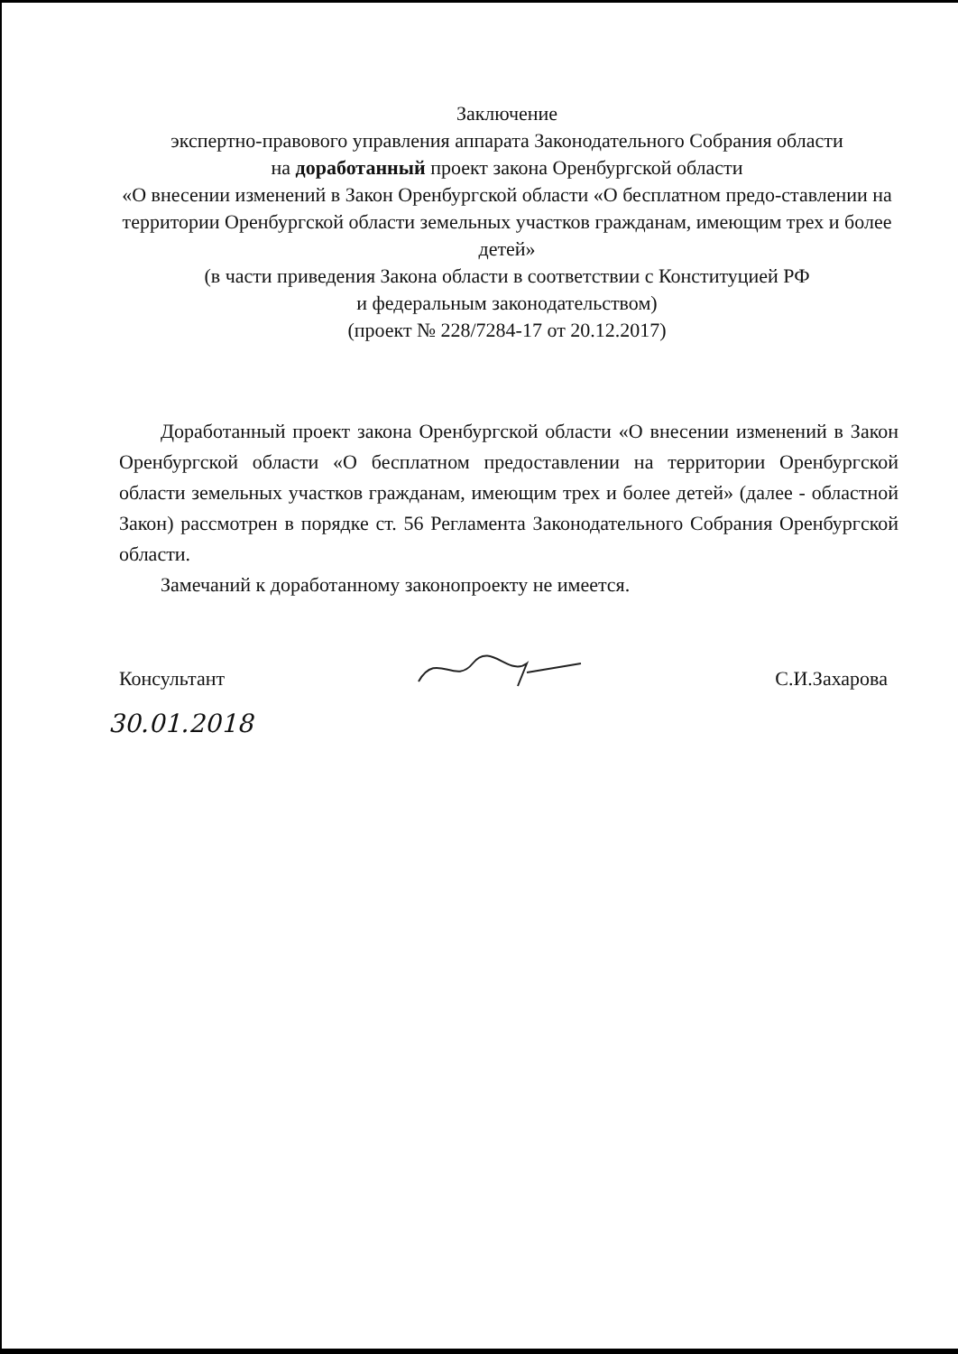Заключение
экспертно-правового управления аппарата Законодательного Собрания области
на доработанный проект закона Оренбургской области
«О внесении изменений в Закон Оренбургской области «О бесплатном предо-ставлении на территории Оренбургской области земельных участков гражданам, имеющим трех и более детей»
(в части приведения Закона области в соответствии с Конституцией РФ
и федеральным законодательством)
(проект № 228/7284-17 от 20.12.2017)
Доработанный проект закона Оренбургской области «О внесении изменений в Закон Оренбургской области «О бесплатном предоставлении на территории Оренбургской области земельных участков гражданам, имеющим трех и более детей» (далее - областной Закон) рассмотрен в порядке ст. 56 Регламента Законодательного Собрания Оренбургской области.
Замечаний к доработанному законопроекту не имеется.
Консультант С.И.Захарова
30.01.2018